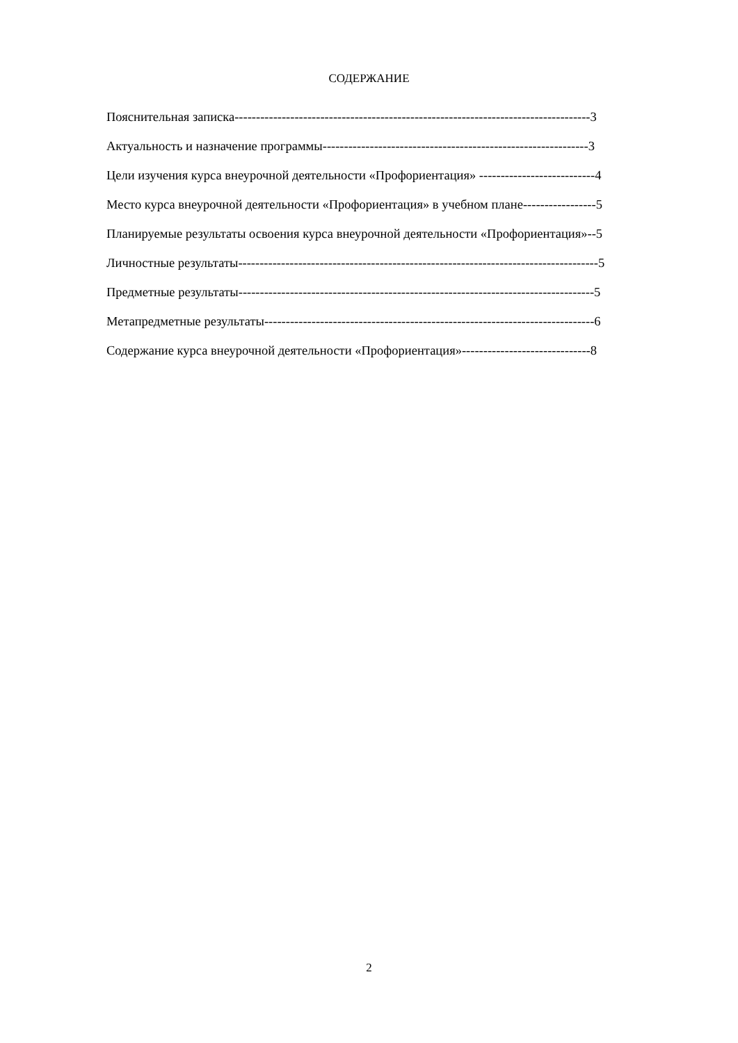СОДЕРЖАНИЕ
Пояснительная записка-----------------------------------------------------------------------------------3
Актуальность и назначение программы--------------------------------------------------------------3
Цели изучения курса внеурочной деятельности «Профориентация» ---------------------------4
Место курса внеурочной деятельности «Профориентация» в учебном плане-----------------5
Планируемые результаты освоения курса внеурочной деятельности «Профориентация»--5
Личностные результаты------------------------------------------------------------------------------------5
Предметные результаты-----------------------------------------------------------------------------------5
Метапредметные результаты-----------------------------------------------------------------------------6
Содержание курса внеурочной деятельности «Профориентация»------------------------------8
2